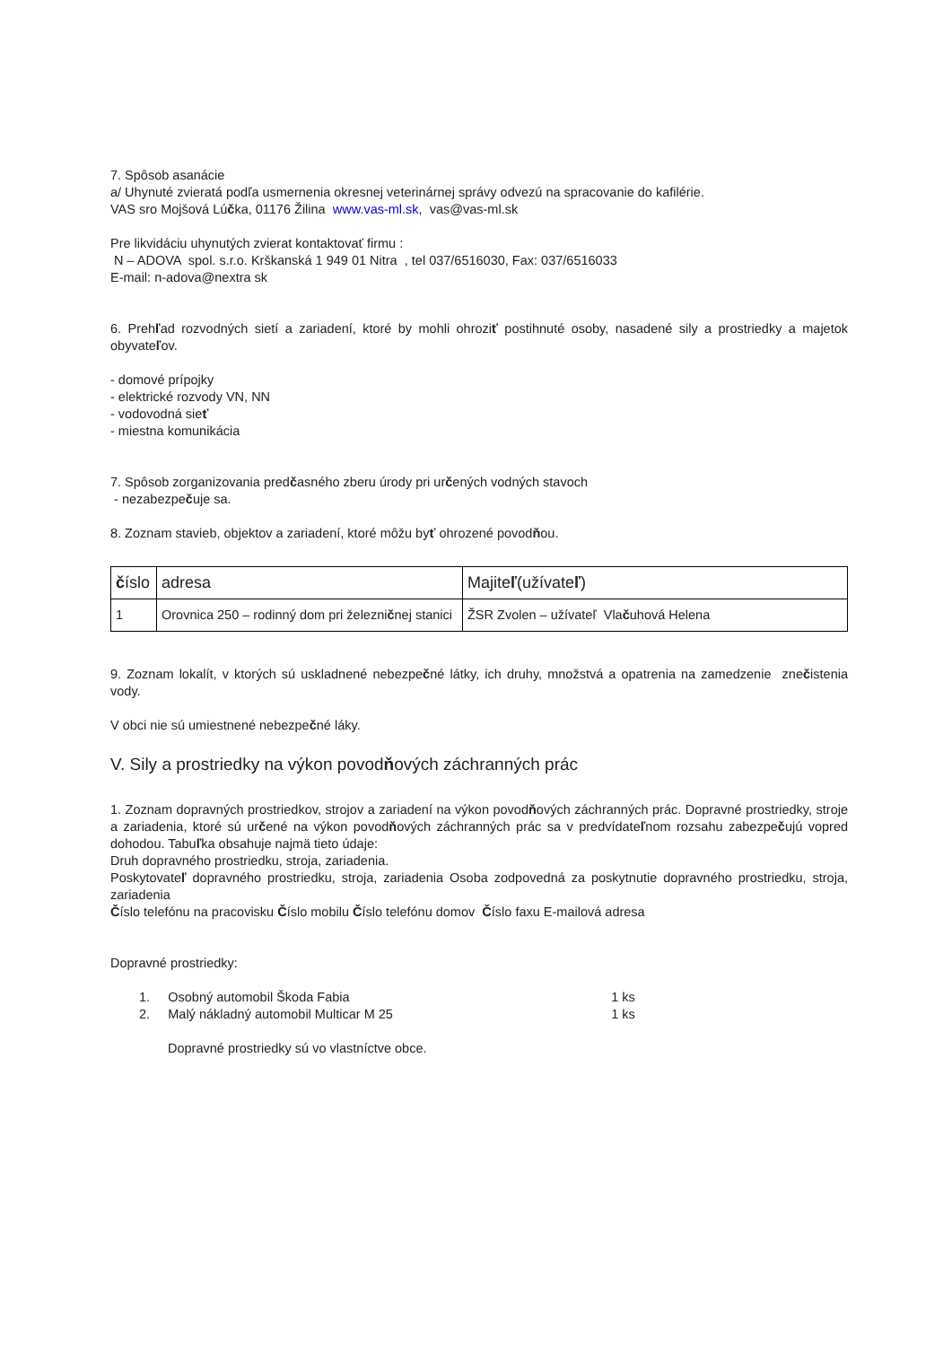7. Spôsob asanácie
a/ Uhynuté zvieratá podľa usmernenia okresnej veterinárnej správy odvezú na spracovanie do kafilérie.
VAS sro Mojšová Lúčka, 01176 Žilina www.vas-ml.sk, vas@vas-ml.sk
Pre likvidáciu uhynutých zvierat kontaktovať firmu :
N – ADOVA spol. s.r.o. Krškanská 1 949 01 Nitra , tel 037/6516030, Fax: 037/6516033
E-mail: n-adova@nextra sk
6. Prehľad rozvodných sietí a zariadení, ktoré by mohli ohroziť postihnuté osoby, nasadené sily a prostriedky a majetok obyvateľov.
- domové prípojky
- elektrické rozvody VN, NN
- vodovodná sieť
- miestna komunikácia
7. Spôsob zorganizovania predčasného zberu úrody pri určených vodných stavoch
- nezabezpečuje sa.
8. Zoznam stavieb, objektov a zariadení, ktoré môžu byť ohrozené povodňou.
| č íslo | adresa | Majite ľ (užívate ľ ) |
| 1 | Orovnica 250 – rodinný dom pri železni č nej stanici | ŽSR Zvolen – užívateľ Vla č uhová Helena |
9. Zoznam lokalít, v ktorých sú uskladnené nebezpečné látky, ich druhy, množstvá a opatrenia na zamedzenie znečistenia vody.
V obci nie sú umiestnené nebezpečné láky.
V. Sily a prostriedky na výkon povodňových záchranných prác
1. Zoznam dopravných prostriedkov, strojov a zariadení na výkon povodňových záchranných prác. Dopravné prostriedky, stroje a zariadenia, ktoré sú určené na výkon povodňových záchranných prác sa v predvídateľnom rozsahu zabezpečujú vopred dohodou. Tabuľka obsahuje najmä tieto údaje:
Druh dopravného prostriedku, stroja, zariadenia.
Poskytovateľ dopravného prostriedku, stroja, zariadenia Osoba zodpovedná za poskytnutie dopravného prostriedku, stroja, zariadenia
Číslo telefónu na pracovisku Číslo mobilu Číslo telefónu domov Číslo faxu E-mailová adresa
Dopravné prostriedky:
1. Osobný automobil Škoda Fabia 1 ks
2. Malý nákladný automobil Multicar M 25 1 ks
Dopravné prostriedky sú vo vlastníctve obce.